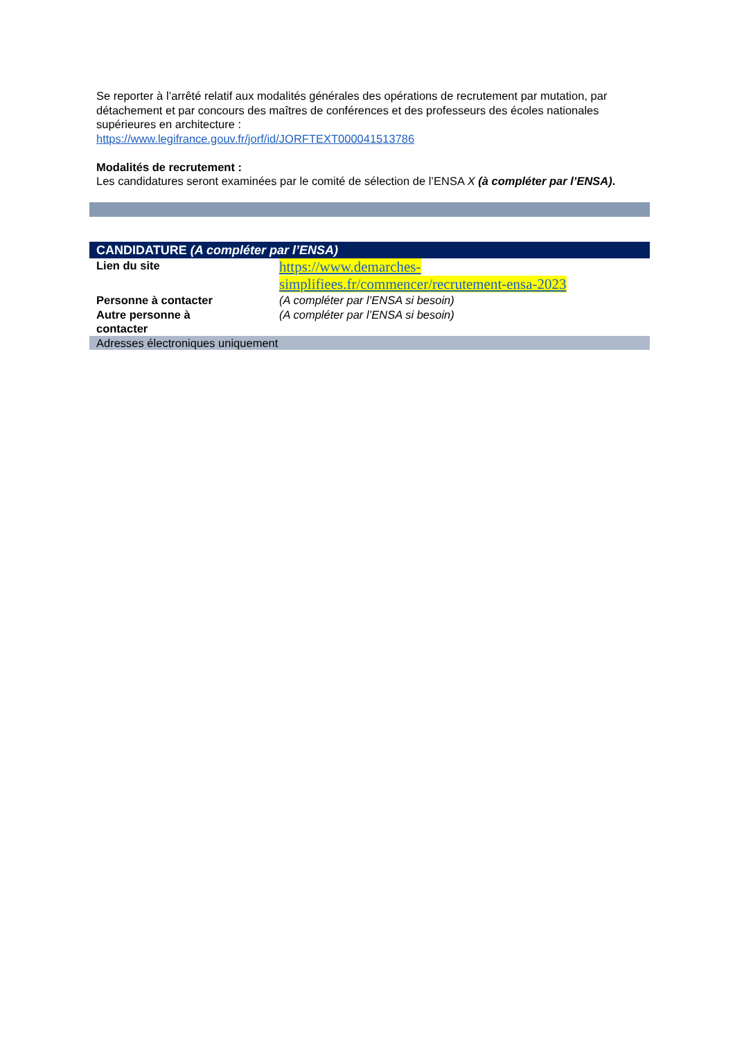Se reporter à l’arrêté relatif aux modalités générales des opérations de recrutement par mutation, par détachement et par concours des maîtres de conférences et des professeurs des écoles nationales supérieures en architecture :
https://www.legifrance.gouv.fr/jorf/id/JORFTEXT000041513786
Modalités de recrutement :
Les candidatures seront examinées par le comité de sélection de l’ENSA X (à compléter par l’ENSA).
| CANDIDATURE (A compléter par l’ENSA) | |
| --- | --- |
| Lien du site | https://www.demarches- simplifiees.fr/commencer/recrutement-ensa-2023 |
| Personne à contacter | (A compléter par l’ENSA si besoin) |
| Autre personne à contacter | (A compléter par l’ENSA si besoin) |
| Adresses électroniques uniquement | |